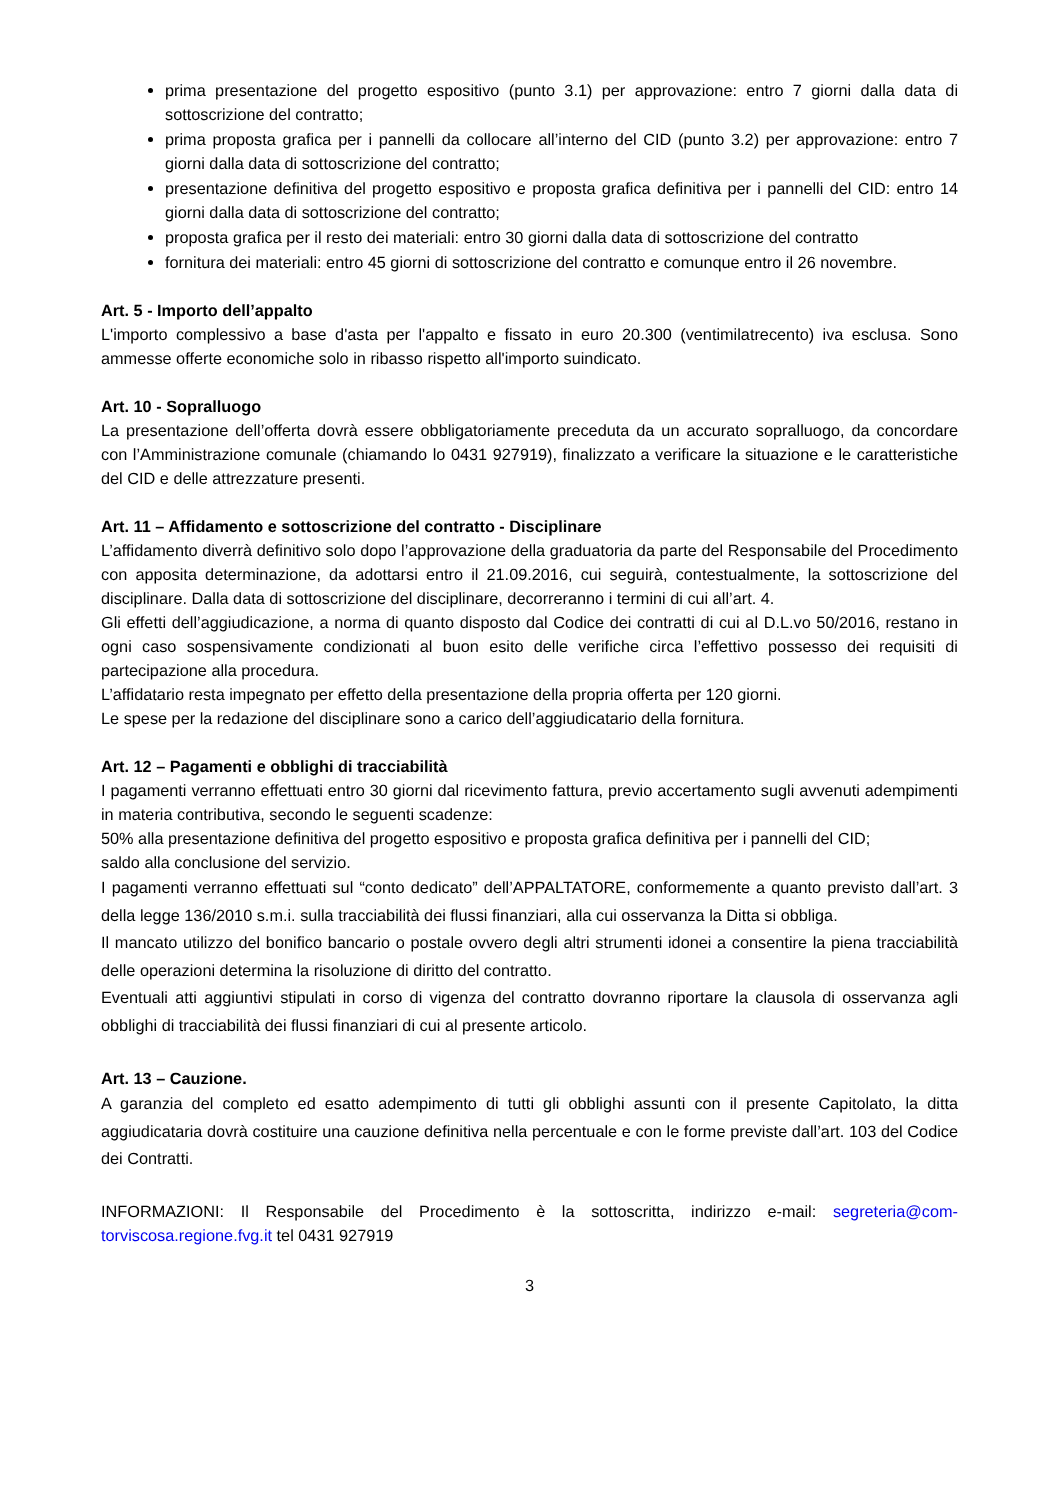prima presentazione del progetto espositivo (punto 3.1) per approvazione: entro 7 giorni dalla data di sottoscrizione del contratto;
prima proposta grafica per i pannelli da collocare all’interno del CID (punto 3.2) per approvazione: entro 7 giorni dalla data di sottoscrizione del contratto;
presentazione definitiva del progetto espositivo e proposta grafica definitiva per i pannelli del CID: entro 14 giorni dalla data di sottoscrizione del contratto;
proposta grafica per il resto dei materiali: entro 30 giorni dalla data di sottoscrizione del contratto
fornitura dei materiali: entro 45 giorni di sottoscrizione del contratto e comunque entro il 26 novembre.
Art. 5 - Importo dell’appalto
L'importo complessivo a base d'asta per l'appalto e fissato in euro 20.300 (ventimilatrecento) iva esclusa. Sono ammesse offerte economiche solo in ribasso rispetto all'importo suindicato.
Art. 10 - Sopralluogo
La presentazione dell’offerta dovrà essere obbligatoriamente preceduta da un accurato sopralluogo, da concordare con l’Amministrazione comunale (chiamando lo 0431 927919), finalizzato a verificare la situazione e le caratteristiche del CID e delle attrezzature presenti.
Art. 11 – Affidamento e sottoscrizione del contratto - Disciplinare
L’affidamento diverrà definitivo solo dopo l’approvazione della graduatoria da parte del Responsabile del Procedimento con apposita determinazione, da adottarsi entro il 21.09.2016, cui seguirà, contestualmente, la sottoscrizione del disciplinare. Dalla data di sottoscrizione del disciplinare, decorreranno i termini di cui all’art. 4.
Gli effetti dell’aggiudicazione, a norma di quanto disposto dal Codice dei contratti di cui al D.L.vo 50/2016, restano in ogni caso sospensivamente condizionati al buon esito delle verifiche circa l’effettivo possesso dei requisiti di partecipazione alla procedura.
L’affidatario resta impegnato per effetto della presentazione della propria offerta per 120 giorni.
Le spese per la redazione del disciplinare sono a carico dell’aggiudicatario della fornitura.
Art. 12 – Pagamenti e obblighi di tracciabilità
I pagamenti verranno effettuati entro 30 giorni dal ricevimento fattura, previo accertamento sugli avvenuti adempimenti in materia contributiva, secondo le seguenti scadenze:
50% alla presentazione definitiva del progetto espositivo e proposta grafica definitiva per i pannelli del CID;
saldo alla conclusione del servizio.
I pagamenti verranno effettuati sul “conto dedicato” dell’APPALTATORE, conformemente a quanto previsto dall’art. 3 della legge 136/2010 s.m.i. sulla tracciabilità dei flussi finanziari, alla cui osservanza la Ditta si obbliga.
Il mancato utilizzo del bonifico bancario o postale ovvero degli altri strumenti idonei a consentire la piena tracciabilità delle operazioni determina la risoluzione di diritto del contratto.
Eventuali atti aggiuntivi stipulati in corso di vigenza del contratto dovranno riportare la clausola di osservanza agli obblighi di tracciabilità dei flussi finanziari di cui al presente articolo.
Art. 13 – Cauzione.
A garanzia del completo ed esatto adempimento di tutti gli obblighi assunti con il presente Capitolato, la ditta aggiudicataria dovrà costituire una cauzione definitiva nella percentuale e con le forme previste dall’art. 103 del Codice dei Contratti.
INFORMAZIONI: Il Responsabile del Procedimento è la sottoscritta, indirizzo e-mail: segreteria@com-torviscosa.regione.fvg.it tel 0431 927919
3